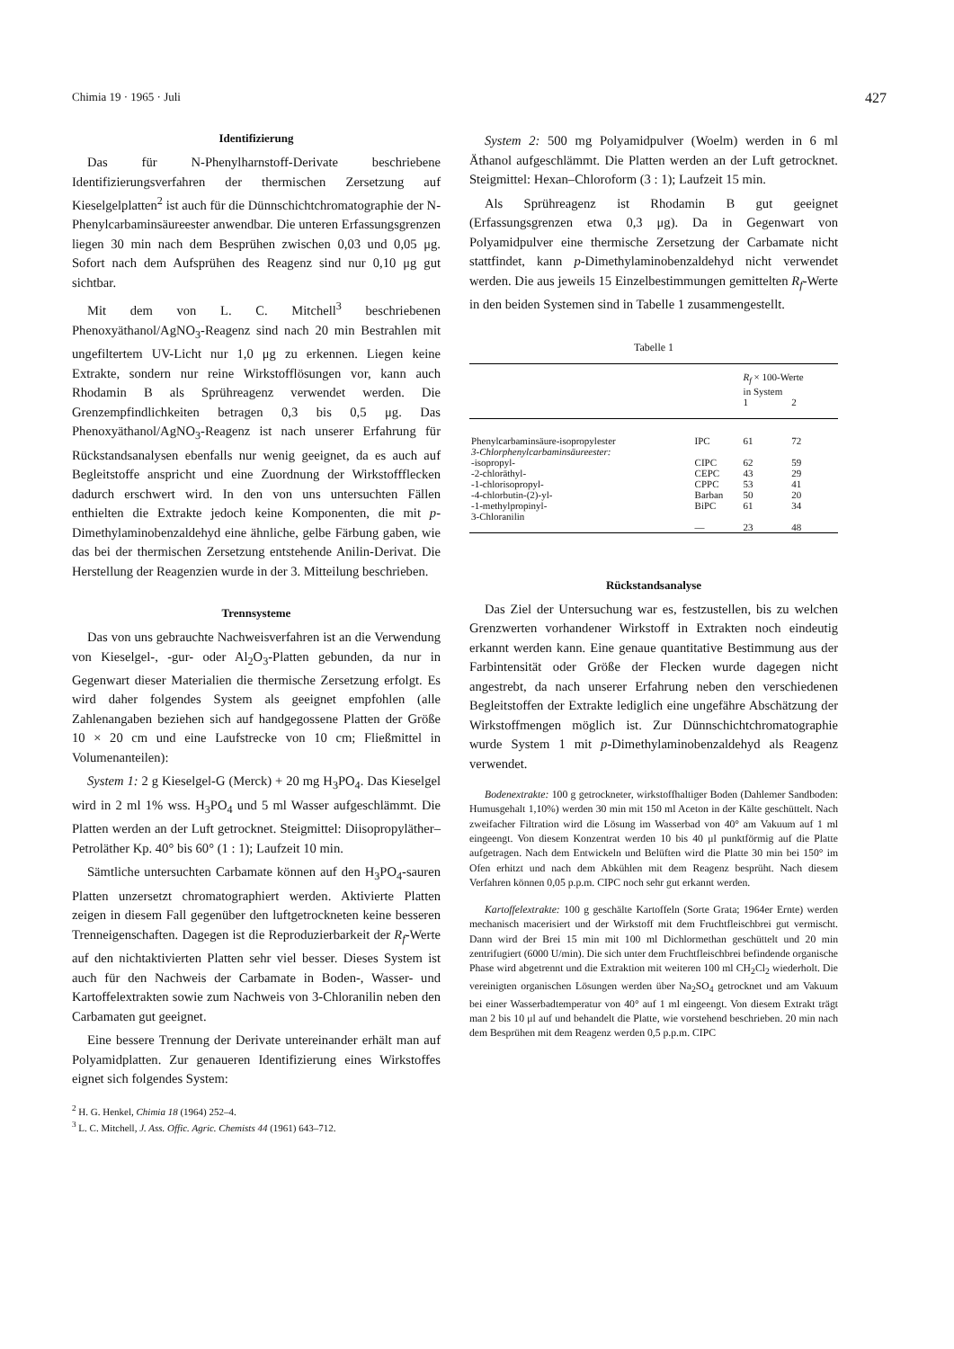Chimia 19 · 1965 · Juli 427
Identifizierung
Das für N-Phenylharnstoff-Derivate beschriebene Identifizierungsverfahren der thermischen Zersetzung auf Kieselgelplatten<sup>2</sup> ist auch für die Dünnschichtchromatographie der N-Phenylcarbaminsäureester anwendbar. Die unteren Erfassungsgrenzen liegen 30 min nach dem Besprühen zwischen 0,03 und 0,05 μg. Sofort nach dem Aufsprühen des Reagenz sind nur 0,10 μg gut sichtbar.
Mit dem von L. C. Mitchell<sup>3</sup> beschriebenen Phenoxyäthanol/AgNO<sub>3</sub>-Reagenz sind nach 20 min Bestrahlen mit ungefiltertem UV-Licht nur 1,0 μg zu erkennen. Liegen keine Extrakte, sondern nur reine Wirkstofflösungen vor, kann auch Rhodamin B als Sprühreagenz verwendet werden. Die Grenzempfindlichkeiten betragen 0,3 bis 0,5 μg. Das Phenoxyäthanol/AgNO<sub>3</sub>-Reagenz ist nach unserer Erfahrung für Rückstandsanalysen ebenfalls nur wenig geeignet, da es auch auf Begleitstoffe anspricht und eine Zuordnung der Wirkstoffflecken dadurch erschwert wird. In den von uns untersuchten Fällen enthielten die Extrakte jedoch keine Komponenten, die mit p-Dimethylaminobenzaldehyd eine ähnliche, gelbe Färbung gaben, wie das bei der thermischen Zersetzung entstehende Anilin-Derivat. Die Herstellung der Reagenzien wurde in der 3. Mitteilung beschrieben.
Trennsysteme
Das von uns gebrauchte Nachweisverfahren ist an die Verwendung von Kieselgel-, -gur- oder Al<sub>2</sub>O<sub>3</sub>-Platten gebunden, da nur in Gegenwart dieser Materialien die thermische Zersetzung erfolgt. Es wird daher folgendes System als geeignet empfohlen (alle Zahlenangaben beziehen sich auf handgegossene Platten der Größe 10 × 20 cm und eine Laufstrecke von 10 cm; Fließmittel in Volumenanteilen):
System 1: 2 g Kieselgel-G (Merck) + 20 mg H<sub>3</sub>PO<sub>4</sub>. Das Kieselgel wird in 2 ml 1% wss. H<sub>3</sub>PO<sub>4</sub> und 5 ml Wasser aufgeschlämmt. Die Platten werden an der Luft getrocknet. Steigmittel: Diisopropyläther–Petroläther Kp. 40° bis 60° (1 : 1); Laufzeit 10 min.
Sämtliche untersuchten Carbamate können auf den H<sub>3</sub>PO<sub>4</sub>-sauren Platten unzersetzt chromatographiert werden. Aktivierte Platten zeigen in diesem Fall gegenüber den luftgetrockneten keine besseren Trenneigenschaften. Dagegen ist die Reproduzierbarkeit der R<sub>f</sub>-Werte auf den nichtaktivierten Platten sehr viel besser. Dieses System ist auch für den Nachweis der Carbamate in Boden-, Wasser- und Kartoffelextrakten sowie zum Nachweis von 3-Chloranilin neben den Carbamaten gut geeignet.
Eine bessere Trennung der Derivate untereinander erhält man auf Polyamidplatten. Zur genaueren Identifizierung eines Wirkstoffes eignet sich folgendes System:
<sup>2</sup> H. G. Henkel, Chimia 18 (1964) 252–4.
<sup>3</sup> L. C. Mitchell, J. Ass. Offic. Agric. Chemists 44 (1961) 643–712.
System 2: 500 mg Polyamidpulver (Woelm) werden in 6 ml Äthanol aufgeschlämmt. Die Platten werden an der Luft getrocknet. Steigmittel: Hexan–Chloroform (3 : 1); Laufzeit 15 min.
Als Sprühreagenz ist Rhodamin B gut geeignet (Erfassungsgrenzen etwa 0,3 μg). Da in Gegenwart von Polyamidpulver eine thermische Zersetzung der Carbamate nicht stattfindet, kann p-Dimethylaminobenzaldehyd nicht verwendet werden. Die aus jeweils 15 Einzelbestimmungen gemittelten R<sub>f</sub>-Werte in den beiden Systemen sind in Tabelle 1 zusammengestellt.
Tabelle 1
| | | R<sub>f</sub> × 100-Werte in System | |
| --- | --- | --- | --- |
| | | 1 | 2 |
| Phenylcarbaminsäure-isopropylester | IPC | 61 | 72 |
| 3-Chlorphenylcarbaminsäureester: | | | |
| -isopropyl- | CIPC | 62 | 59 |
| -2-chloräthyl- | CEPC | 43 | 29 |
| -1-chlorisopropyl- | CPPC | 53 | 41 |
| -4-chlorbutin-(2)-yl- | Barban | 50 | 20 |
| -1-methylpropinyl- | BiPC | 61 | 34 |
| 3-Chloranilin | — | 23 | 48 |
Rückstandsanalyse
Das Ziel der Untersuchung war es, festzustellen, bis zu welchen Grenzwerten vorhandener Wirkstoff in Extrakten noch eindeutig erkannt werden kann. Eine genaue quantitative Bestimmung aus der Farbintensität oder Größe der Flecken wurde dagegen nicht angestrebt, da nach unserer Erfahrung neben den verschiedenen Begleitstoffen der Extrakte lediglich eine ungefähre Abschätzung der Wirkstoffmengen möglich ist. Zur Dünnschichtchromatographie wurde System 1 mit p-Dimethylaminobenzaldehyd als Reagenz verwendet.
Bodenextrakte: 100 g getrockneter, wirkstoffhaltiger Boden (Dahlemer Sandboden: Humusgehalt 1,10%) werden 30 min mit 150 ml Aceton in der Kälte geschüttelt. Nach zweifacher Filtration wird die Lösung im Wasserbad von 40° am Vakuum auf 1 ml eingeengt. Von diesem Konzentrat werden 10 bis 40 μl punktförmig auf die Platte aufgetragen. Nach dem Entwickeln und Belüften wird die Platte 30 min bei 150° im Ofen erhitzt und nach dem Abkühlen mit dem Reagenz besprüht. Nach diesem Verfahren können 0,05 p.p.m. CIPC noch sehr gut erkannt werden.
Kartoffelextrakte: 100 g geschälte Kartoffeln (Sorte Grata; 1964er Ernte) werden mechanisch macerisiert und der Wirkstoff mit dem Fruchtfleischbrei gut vermischt. Dann wird der Brei 15 min mit 100 ml Dichlormethan geschüttelt und 20 min zentrifugiert (6000 U/min). Die sich unter dem Fruchtfleischbrei befindende organische Phase wird abgetrennt und die Extraktion mit weiteren 100 ml CH<sub>2</sub>Cl<sub>2</sub> wiederholt. Die vereinigten organischen Lösungen werden über Na<sub>2</sub>SO<sub>4</sub> getrocknet und am Vakuum bei einer Wasserbadtemperatur von 40° auf 1 ml eingeengt. Von diesem Extrakt trägt man 2 bis 10 μl auf und behandelt die Platte, wie vorstehend beschrieben. 20 min nach dem Besprühen mit dem Reagenz werden 0,5 p.p.m. CIPC